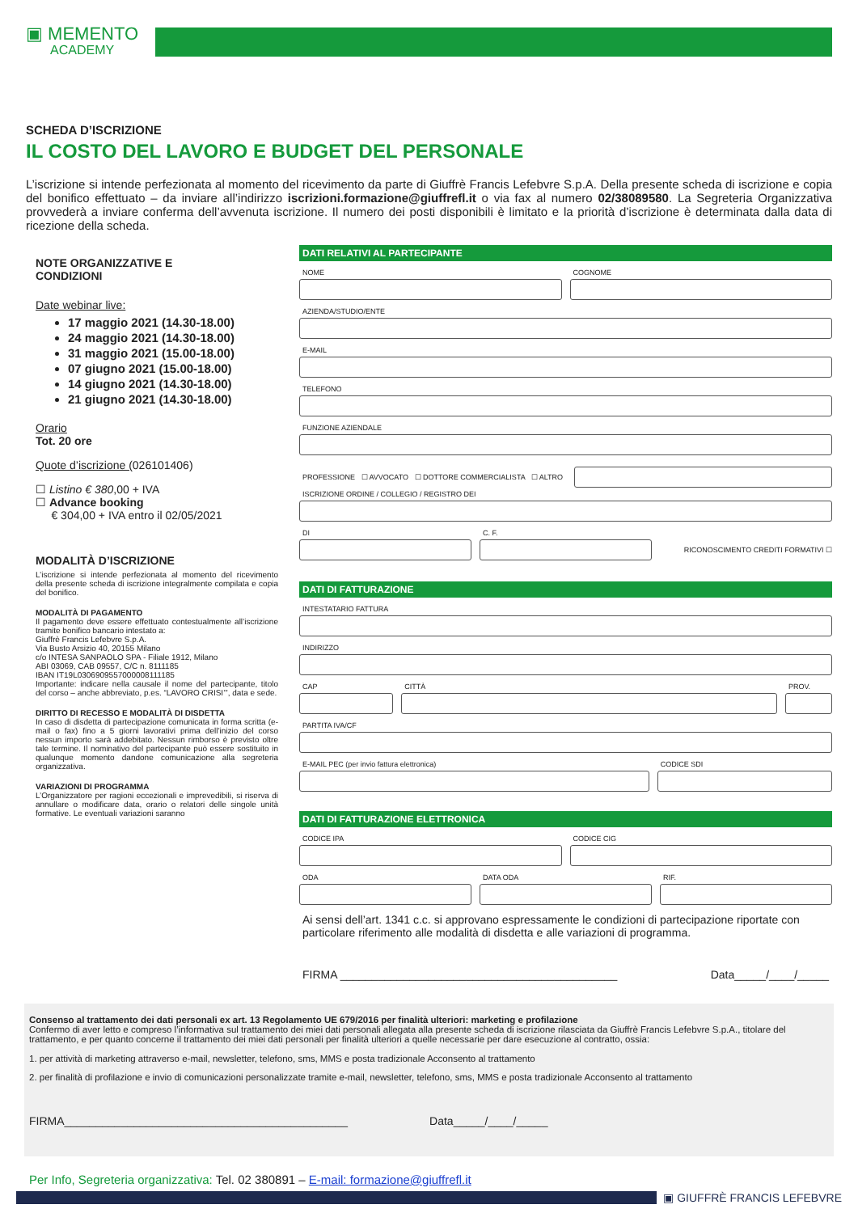▣ MEMENTO
ACADEMY
SCHEDA D’ISCRIZIONE
IL COSTO DEL LAVORO E BUDGET DEL PERSONALE
L’iscrizione si intende perfezionata al momento del ricevimento da parte di Giuffrè Francis Lefebvre S.p.A. Della presente scheda di iscrizione e copia del bonifico effettuato – da inviare all’indirizzo iscrizioni.formazione@giuffrefl.it o via fax al numero 02/38089580. La Segreteria Organizzativa provvederà a inviare conferma dell’avvenuta iscrizione. Il numero dei posti disponibili è limitato e la priorità d’iscrizione è determinata dalla data di ricezione della scheda.
NOTE ORGANIZZATIVE E
CONDIZIONI
Date webinar live:
17 maggio 2021 (14.30-18.00)
24 maggio 2021 (14.30-18.00)
31 maggio 2021 (15.00-18.00)
07 giugno 2021 (15.00-18.00)
14 giugno 2021 (14.30-18.00)
21 giugno 2021 (14.30-18.00)
Orario
Tot. 20 ore
Quote d’iscrizione (026101406)
☐ Listino € 380,00 + IVA
☐ Advance booking
€ 304,00 + IVA entro il 02/05/2021
MODALITÀ D’ISCRIZIONE
L’iscrizione si intende perfezionata al momento del ricevimento della presente scheda di iscrizione integralmente compilata e copia del bonifico.
MODALITÀ DI PAGAMENTO
Il pagamento deve essere effettuato contestualmente all’iscrizione tramite bonifico bancario intestato a:
Giuffrè Francis Lefebvre S.p.A.
Via Busto Arsizio 40, 20155 Milano
c/o INTESA SANPAOLO SPA - Filiale 1912, Milano
ABI 03069, CAB 09557, C/C n. 8111185
IBAN IT19L0306909557000008111185
Importante: indicare nella causale il nome del partecipante, titolo del corso – anche abbreviato, p.es. “LAVORO CRISI’”, data e sede.
DIRITTO DI RECESSO E MODALITÀ DI DISDETTA
In caso di disdetta di partecipazione comunicata in forma scritta (e-mail o fax) fino a 5 giorni lavorativi prima dell’inizio del corso nessun importo sarà addebitato. Nessun rimborso è previsto oltre tale termine. Il nominativo del partecipante può essere sostituito in qualunque momento dandone comunicazione alla segreteria organizzativa.
VARIAZIONI DI PROGRAMMA
L’Organizzatore per ragioni eccezionali e imprevedibili, si riserva di annullare o modificare data, orario o relatori delle singole unità formative. Le eventuali variazioni saranno
DATI RELATIVI AL PARTECIPANTE
NOME COGNOME
AZIENDA/STUDIO/ENTE
E-MAIL
TELEFONO
FUNZIONE AZIENDALE
PROFESSIONE ☐ AVVOCATO ☐ DOTTORE COMMERCIALISTA ☐ ALTRO
ISCRIZIONE ORDINE / COLLEGIO / REGISTRO DEI
DI C. F.
RICONOSCIMENTO CREDITI FORMATIVI ☐
DATI DI FATTURAZIONE
INTESTATARIO FATTURA
INDIRIZZO
CAP CITTÀ PROV.
PARTITA IVA/CF
E-MAIL PEC (per invio fattura elettronica)
CODICE SDI
DATI DI FATTURAZIONE ELETTRONICA
CODICE IPA CODICE CIG
ODA DATA ODA RIF.
Ai sensi dell’art. 1341 c.c. si approvano espressamente le condizioni di partecipazione riportate con particolare riferimento alle modalità di disdetta e alle variazioni di programma.
FIRMA ____________________________________________ Data_____/____/_____
Consenso al trattamento dei dati personali ex art. 13 Regolamento UE 679/2016 per finalità ulteriori: marketing e profilazione
Confermo di aver letto e compreso l’informativa sul trattamento dei miei dati personali allegata alla presente scheda di iscrizione rilasciata da Giuffrè Francis Lefebvre S.p.A., titolare del trattamento, e per quanto concerne il trattamento dei miei dati personali per finalità ulteriori a quelle necessarie per dare esecuzione al contratto, ossia:
1. per attività di marketing attraverso e-mail, newsletter, telefono, sms, MMS e posta tradizionale Acconsento al trattamento
2. per finalità di profilazione e invio di comunicazioni personalizzate tramite e-mail, newsletter, telefono, sms, MMS e posta tradizionale Acconsento al trattamento
FIRMA_____________________________________________ Data_____/____/_____
Per Info, Segreteria organizzativa: Tel. 02 380891 – E-mail: formazione@giuffrefl.it
▣ GIUFFRÈ FRANCIS LEFEBVRE